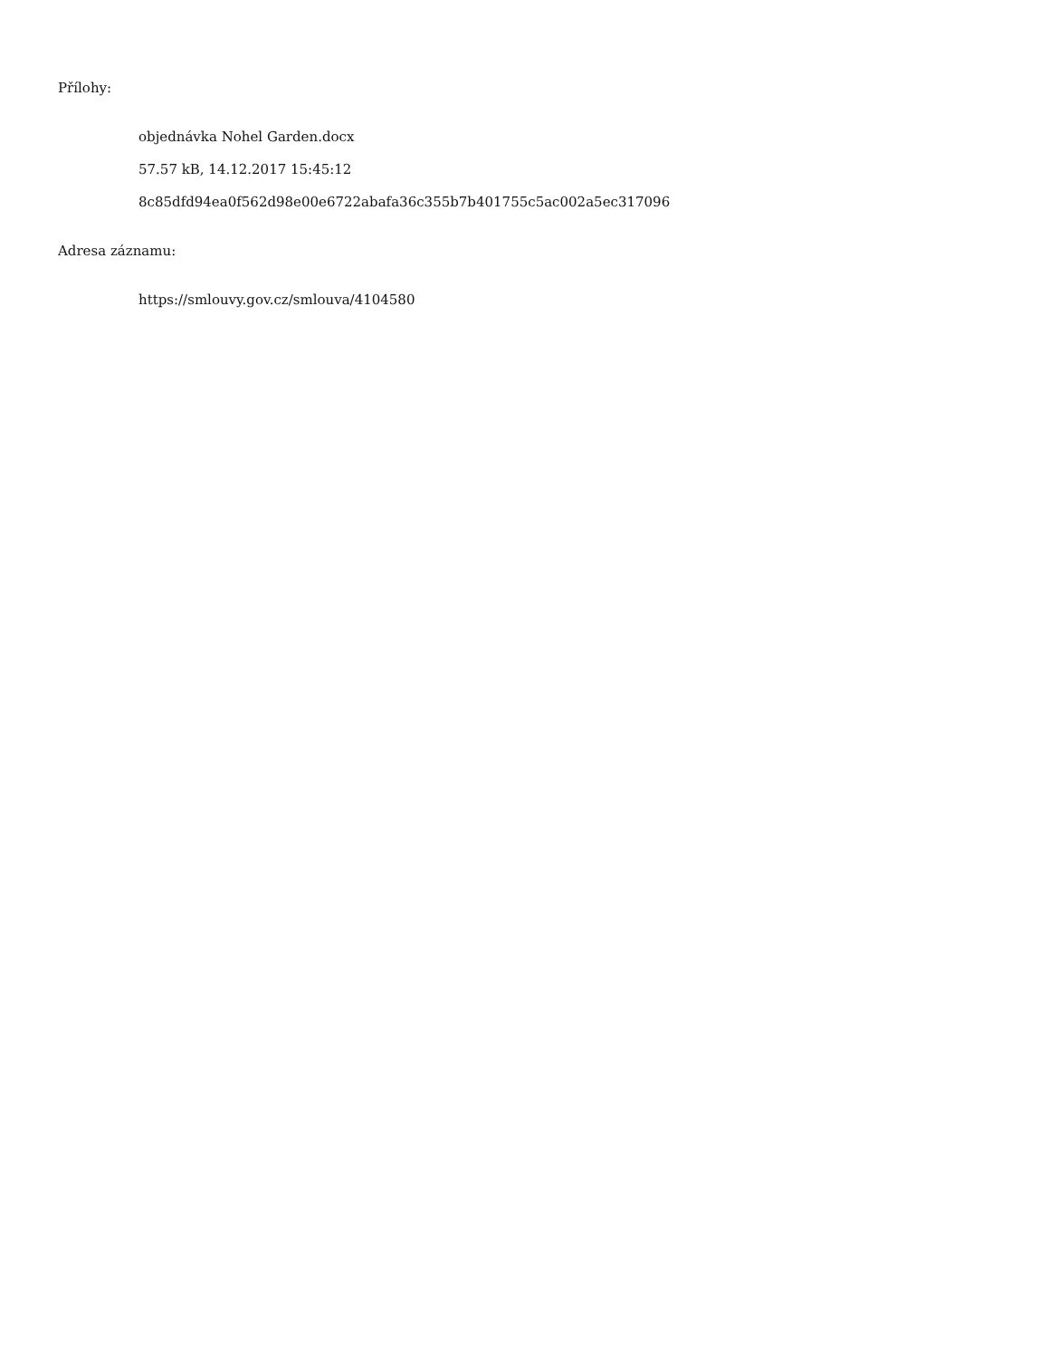Přílohy:
objednávka Nohel Garden.docx
57.57 kB, 14.12.2017 15:45:12
8c85dfd94ea0f562d98e00e6722abafa36c355b7b401755c5ac002a5ec317096
Adresa záznamu:
https://smlouvy.gov.cz/smlouva/4104580